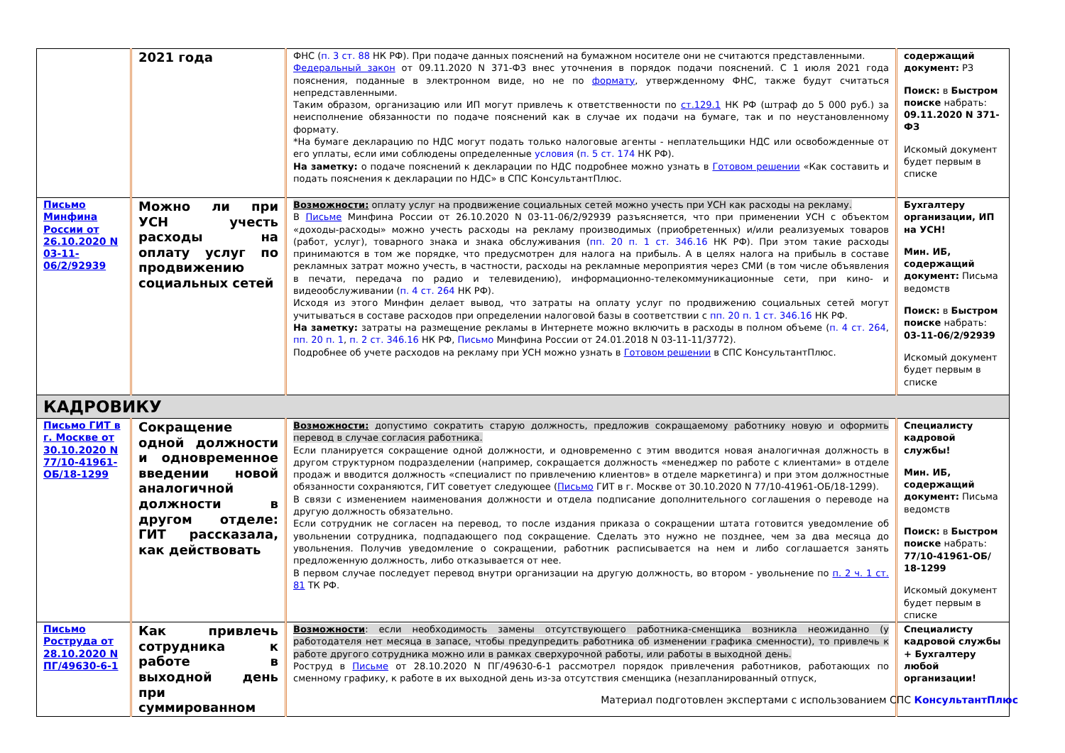| | 2021 года | ФНС ( п. 3 ст. 88 НК РФ). При подаче данных пояснений на бумажном носителе они не считаются представленными. Федеральный закон от 09.11.2020 N 371-ФЗ внес уточнения в порядок подачи пояснений. С 1 июля 2021 года пояснения, поданные в электронном виде, но не по формату , утвержденному ФНС, также будут считаться непредставленными. Таким образом, организацию или ИП могут привлечь к ответственности по ст.129.1 НК РФ (штраф до 5 000 руб.) за неисполнение обязанности по подаче пояснений как в случае их подачи на бумаге, так и по неустановленному формату. *На бумаге декларацию по НДС могут подать только налоговые агенты - неплательщики НДС или освобожденные от его уплаты, если ими соблюдены определенные условия ( п. 5 ст. 174 НК РФ). На заметку: о подаче пояснений к декларации по НДС подробнее можно узнать в Готовом решении «Как составить и подать пояснения к декларации по НДС» в СПС КонсультантПлюс. | содержащий документ: РЗ Поиск: в Быстром поиске набрать: 09.11.2020 N 371-ФЗ Искомый документ будет первым в списке |
| Письмо Минфина России от 26.10.2020 N 03-11-06/2/92939 | Можно ли при УСН учесть расходы на оплату услуг по продвижению социальных сетей | Возможности: оплату услуг на продвижение социальных сетей можно учесть при УСН как расходы на рекламу. В Письме Минфина России от 26.10.2020 N 03-11-06/2/92939 разъясняется, что при применении УСН с объектом «доходы-расходы» можно учесть расходы на рекламу производимых (приобретенных) и/или реализуемых товаров (работ, услуг), товарного знака и знака обслуживания ( пп. 20 п. 1 ст. 346.16 НК РФ). При этом такие расходы принимаются в том же порядке, что предусмотрен для налога на прибыль. А в целях налога на прибыль в составе рекламных затрат можно учесть, в частности, расходы на рекламные мероприятия через СМИ (в том числе объявления в печати, передача по радио и телевидению), информационно-телекоммуникационные сети, при кино- и видеообслуживании ( п. 4 ст. 264 НК РФ). Исходя из этого Минфин делает вывод, что затраты на оплату услуг по продвижению социальных сетей могут учитываться в составе расходов при определении налоговой базы в соответствии с пп. 20 п. 1 ст. 346.16 НК РФ. На заметку: затраты на размещение рекламы в Интернете можно включить в расходы в полном объеме ( п. 4 ст. 264 , пп. 20 п. 1 , п. 2 ст. 346.16 НК РФ, Письмо Минфина России от 24.01.2018 N 03-11-11/3772). Подробнее об учете расходов на рекламу при УСН можно узнать в Готовом решении в СПС КонсультантПлюс. | Бухгалтеру организации, ИП на УСН! Мин. ИБ, содержащий документ: Письма ведомств Поиск: в Быстром поиске набрать: 03-11-06/2/92939 Искомый документ будет первым в списке |
| КАДРОВИКУ | | | |
| Письмо ГИТ в г. Москве от 30.10.2020 N 77/10-41961-ОБ/18-1299 | Сокращение одной должности и одновременное введении новой аналогичной должности в другом отделе: ГИТ рассказала, как действовать | Возможности: допустимо сократить старую должность, предложив сокращаемому работнику новую и оформить перевод в случае согласия работника. Если планируется сокращение одной должности, и одновременно с этим вводится новая аналогичная должность в другом структурном подразделении (например, сокращается должность «менеджер по работе с клиентами» в отделе продаж и вводится должность «специалист по привлечению клиентов» в отделе маркетинга) и при этом должностные обязанности сохраняются, ГИТ советует следующее ( Письмо ГИТ в г. Москве от 30.10.2020 N 77/10-41961-ОБ/18-1299). В связи с изменением наименования должности и отдела подписание дополнительного соглашения о переводе на другую должность обязательно. Если сотрудник не согласен на перевод, то после издания приказа о сокращении штата готовится уведомление об увольнении сотрудника, подпадающего под сокращение. Сделать это нужно не позднее, чем за два месяца до увольнения. Получив уведомление о сокращении, работник расписывается на нем и либо соглашается занять предложенную должность, либо отказывается от нее. В первом случае последует перевод внутри организации на другую должность, во втором - увольнение по п. 2 ч. 1 ст. 81 ТК РФ. | Специалисту кадровой службы! Мин. ИБ, содержащий документ: Письма ведомств Поиск: в Быстром поиске набрать: 77/10-41961-ОБ/ 18-1299 Искомый документ будет первым в списке |
| Письмо Роструда от 28.10.2020 N ПГ/49630-6-1 | Как привлечь сотрудника к работе в выходной день при суммированном | Возможности : если необходимость замены отсутствующего работника-сменщика возникла неожиданно (у работодателя нет месяца в запасе, чтобы предупредить работника об изменении графика сменности), то привлечь к работе другого сотрудника можно или в рамках сверхурочной работы, или работы в выходной день. Роструд в Письме от 28.10.2020 N ПГ/49630-6-1 рассмотрел порядок привлечения работников, работающих по сменному графику, к работе в их выходной день из-за отсутствия сменщика (незапланированный отпуск, | Специалисту кадровой службы + Бухгалтеру любой организации! |
Материал подготовлен экспертами с использованием СПС КонсультантПлюс